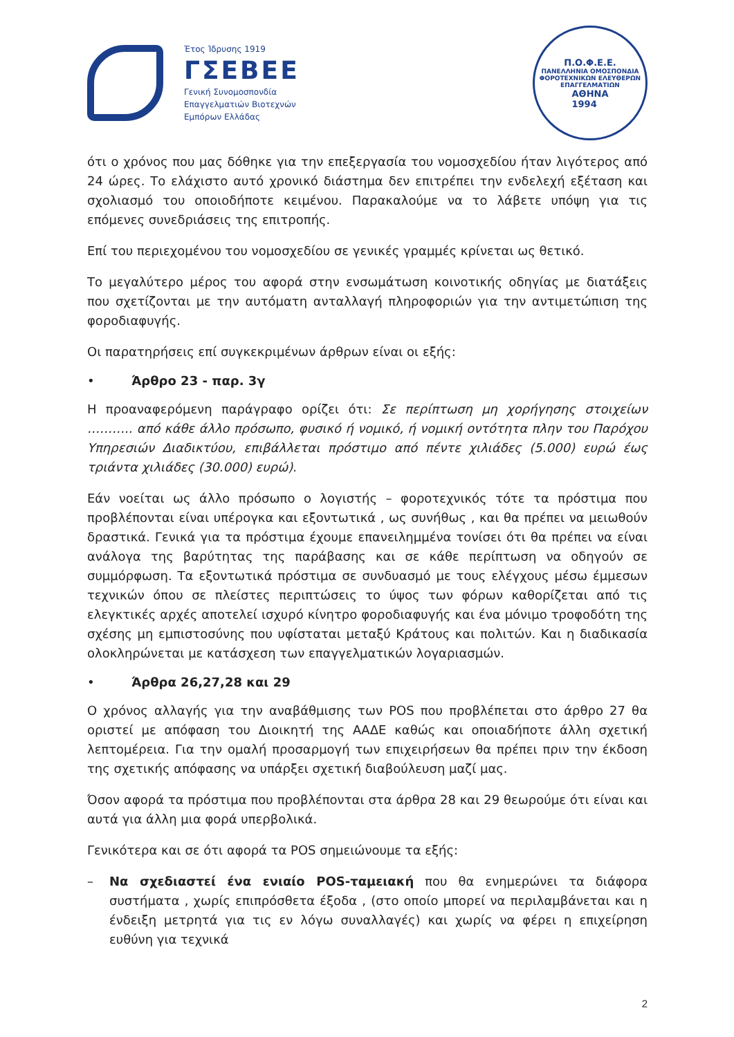Έτος Ίδρυσης 1919
ΓΣΕΒΕΕ
Γενική Συνομοσπονδία
Επαγγελματιών Βιοτεχνών
Εμπόρων Ελλάδας
Π.Ο.Φ.Ε.Ε.
ΠΑΝΕΛΛΗΝΙΑ ΟΜΟΣΠΟΝΔΙΑ ΦΟΡΟΤΕΧΝΙΚΩΝ ΕΛΕΥΘΕΡΩΝ ΕΠΑΓΓΕΛΜΑΤΙΩΝ
ΑΘΗΝΑ
1994
ότι ο χρόνος που μας δόθηκε για την επεξεργασία του νομοσχεδίου ήταν λιγότερος από 24 ώρες. Το ελάχιστο αυτό χρονικό διάστημα δεν επιτρέπει την ενδελεχή εξέταση και σχολιασμό του οποιοδήποτε κειμένου. Παρακαλούμε να το λάβετε υπόψη για τις επόμενες συνεδριάσεις της επιτροπής.
Επί του περιεχομένου του νομοσχεδίου σε γενικές γραμμές κρίνεται ως θετικό.
Το μεγαλύτερο μέρος του αφορά στην ενσωμάτωση κοινοτικής οδηγίας με διατάξεις που σχετίζονται με την αυτόματη ανταλλαγή πληροφοριών για την αντιμετώπιση της φοροδιαφυγής.
Οι παρατηρήσεις επί συγκεκριμένων άρθρων είναι οι εξής:
• Άρθρο 23 - παρ. 3γ
Η προαναφερόμενη παράγραφο ορίζει ότι: Σε περίπτωση μη χορήγησης στοιχείων ……….. από κάθε άλλο πρόσωπο, φυσικό ή νομικό, ή νομική οντότητα πλην του Παρόχου Υπηρεσιών Διαδικτύου, επιβάλλεται πρόστιμο από πέντε χιλιάδες (5.000) ευρώ έως τριάντα χιλιάδες (30.000) ευρώ).
Εάν νοείται ως άλλο πρόσωπο ο λογιστής – φοροτεχνικός τότε τα πρόστιμα που προβλέπονται είναι υπέρογκα και εξοντωτικά , ως συνήθως , και θα πρέπει να μειωθούν δραστικά. Γενικά για τα πρόστιμα έχουμε επανειλημμένα τονίσει ότι θα πρέπει να είναι ανάλογα της βαρύτητας της παράβασης και σε κάθε περίπτωση να οδηγούν σε συμμόρφωση. Τα εξοντωτικά πρόστιμα σε συνδυασμό με τους ελέγχους μέσω έμμεσων τεχνικών όπου σε πλείστες περιπτώσεις το ύψος των φόρων καθορίζεται από τις ελεγκτικές αρχές αποτελεί ισχυρό κίνητρο φοροδιαφυγής και ένα μόνιμο τροφοδότη της σχέσης μη εμπιστοσύνης που υφίσταται μεταξύ Κράτους και πολιτών. Και η διαδικασία ολοκληρώνεται με κατάσχεση των επαγγελματικών λογαριασμών.
• Άρθρα 26,27,28 και 29
Ο χρόνος αλλαγής για την αναβάθμισης των POS που προβλέπεται στο άρθρο 27 θα οριστεί με απόφαση του Διοικητή της ΑΑΔΕ καθώς και οποιαδήποτε άλλη σχετική λεπτομέρεια. Για την ομαλή προσαρμογή των επιχειρήσεων θα πρέπει πριν την έκδοση της σχετικής απόφασης να υπάρξει σχετική διαβούλευση μαζί μας.
Όσον αφορά τα πρόστιμα που προβλέπονται στα άρθρα 28 και 29 θεωρούμε ότι είναι και αυτά για άλλη μια φορά υπερβολικά.
Γενικότερα και σε ότι αφορά τα POS σημειώνουμε τα εξής:
– Να σχεδιαστεί ένα ενιαίο POS-ταμειακή που θα ενημερώνει τα διάφορα συστήματα , χωρίς επιπρόσθετα έξοδα , (στο οποίο μπορεί να περιλαμβάνεται και η ένδειξη μετρητά για τις εν λόγω συναλλαγές) και χωρίς να φέρει η επιχείρηση ευθύνη για τεχνικά
2